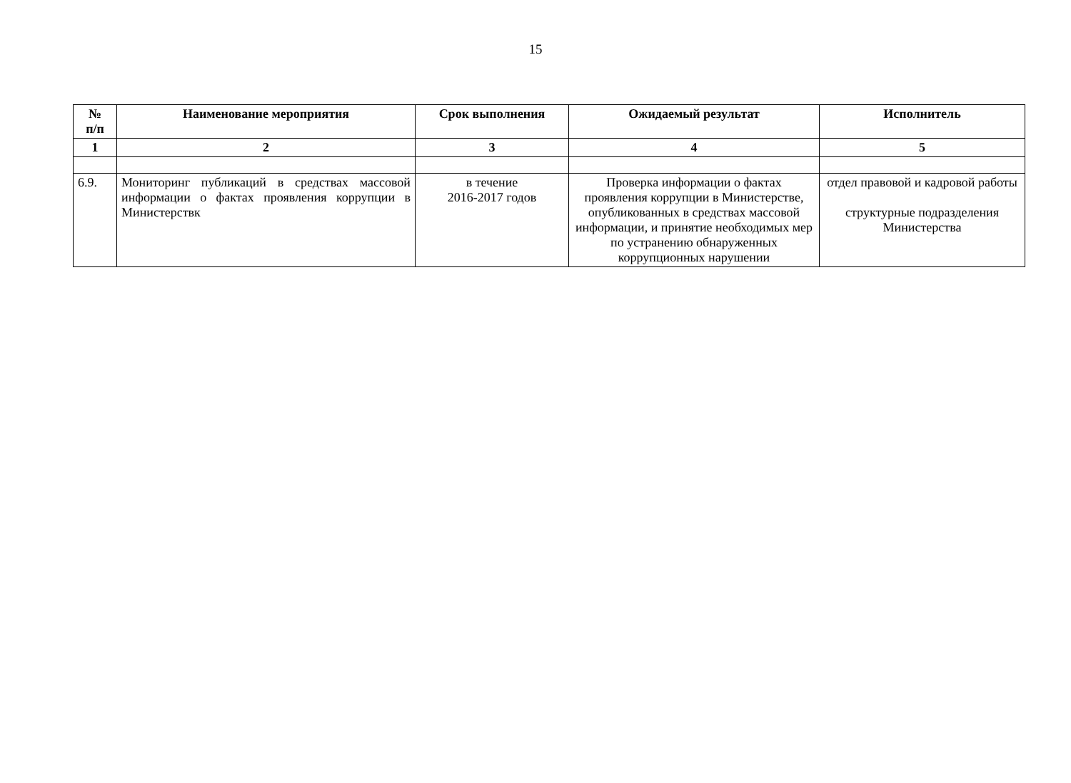15
| № п/п | Наименование мероприятия | Срок выполнения | Ожидаемый результат | Исполнитель |
| --- | --- | --- | --- | --- |
| 1 | 2 | 3 | 4 | 5 |
| 6.9. | Мониторинг публикаций в средствах массовой информации о фактах проявления коррупции в Министерствк | в течение 2016-2017 годов | Проверка информации о фактах проявления коррупции в Министерстве, опубликованных в средствах массовой информации, и принятие необходимых мер по устранению обнаруженных коррупционных нарушении | отдел правовой и кадровой работы структурные подразделения Министерства |